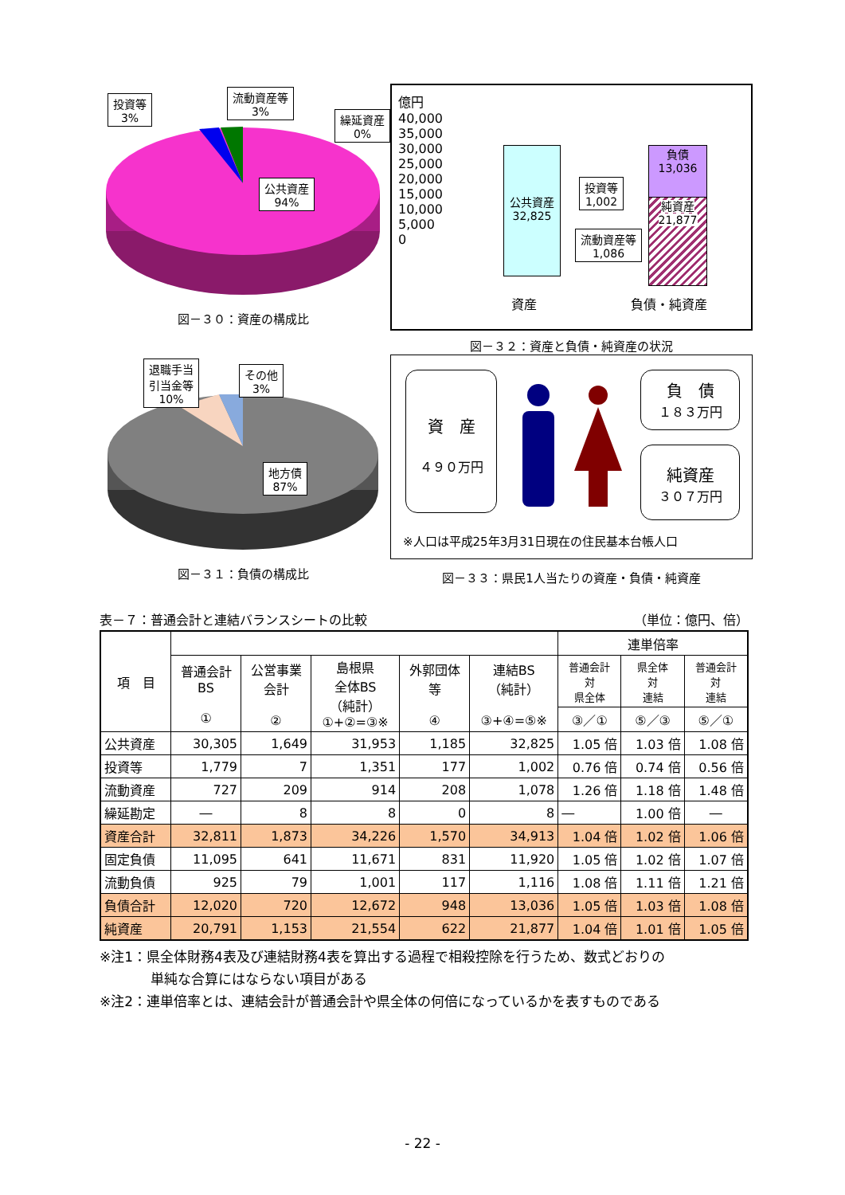投資等
3%
流動資産等
3%
繰延資産
0%
公共資産
94%
図－３０：資産の構成比
億円
40,000
35,000
30,000
25,000
20,000
15,000
10,000
5,000
0
公共資産
32,825
負債
13,036
純資産
21,877
投資等
1,002
流動資産等
1,086
資産 負債・純資産
図－３２：資産と負債・純資産の状況
退職手当
引当金等
10%
その他
3%
地方債
87%
図－３１：負債の構成比
資　産
４９０万円
負　債
１８３万円
純資産
３０７万円
※人口は平成25年3月31日現在の住民基本台帳人口
図－３３：県民1人当たりの資産・負債・純資産
表－７：普通会計と連結バランスシートの比較 （単位：億円、倍）
| 項 目 | | | | | | 連単倍率 | | |
| --- | --- | --- | --- | --- | --- | --- | --- | --- |
| | 普通会計 BS ① | 公営事業 会計 ② | 島根県 全体BS （純計） ①+②=③※ | 外郭団体 等 ④ | 連結BS （純計） ③+④=⑤※ | 普通会計 対 県全体 | 県全体 対 連結 | 普通会計 対 連結 |
| | | | | | | ③／① | ⑤／③ | ⑤／① |
| 公共資産 | 30,305 | 1,649 | 31,953 | 1,185 | 32,825 | 1.05 倍 | 1.03 倍 | 1.08 倍 |
| 投資等 | 1,779 | 7 | 1,351 | 177 | 1,002 | 0.76 倍 | 0.74 倍 | 0.56 倍 |
| 流動資産 | 727 | 209 | 914 | 208 | 1,078 | 1.26 倍 | 1.18 倍 | 1.48 倍 |
| 繰延勘定 | ― | 8 | 8 | 0 | 8 | ― | 1.00 倍 | ― |
| 資産合計 | 32,811 | 1,873 | 34,226 | 1,570 | 34,913 | 1.04 倍 | 1.02 倍 | 1.06 倍 |
| 固定負債 | 11,095 | 641 | 11,671 | 831 | 11,920 | 1.05 倍 | 1.02 倍 | 1.07 倍 |
| 流動負債 | 925 | 79 | 1,001 | 117 | 1,116 | 1.08 倍 | 1.11 倍 | 1.21 倍 |
| 負債合計 | 12,020 | 720 | 12,672 | 948 | 13,036 | 1.05 倍 | 1.03 倍 | 1.08 倍 |
| 純資産 | 20,791 | 1,153 | 21,554 | 622 | 21,877 | 1.04 倍 | 1.01 倍 | 1.05 倍 |
※注1：県全体財務4表及び連結財務4表を算出する過程で相殺控除を行うため、数式どおりの
単純な合算にはならない項目がある
※注2：連単倍率とは、連結会計が普通会計や県全体の何倍になっているかを表すものである
- 22 -